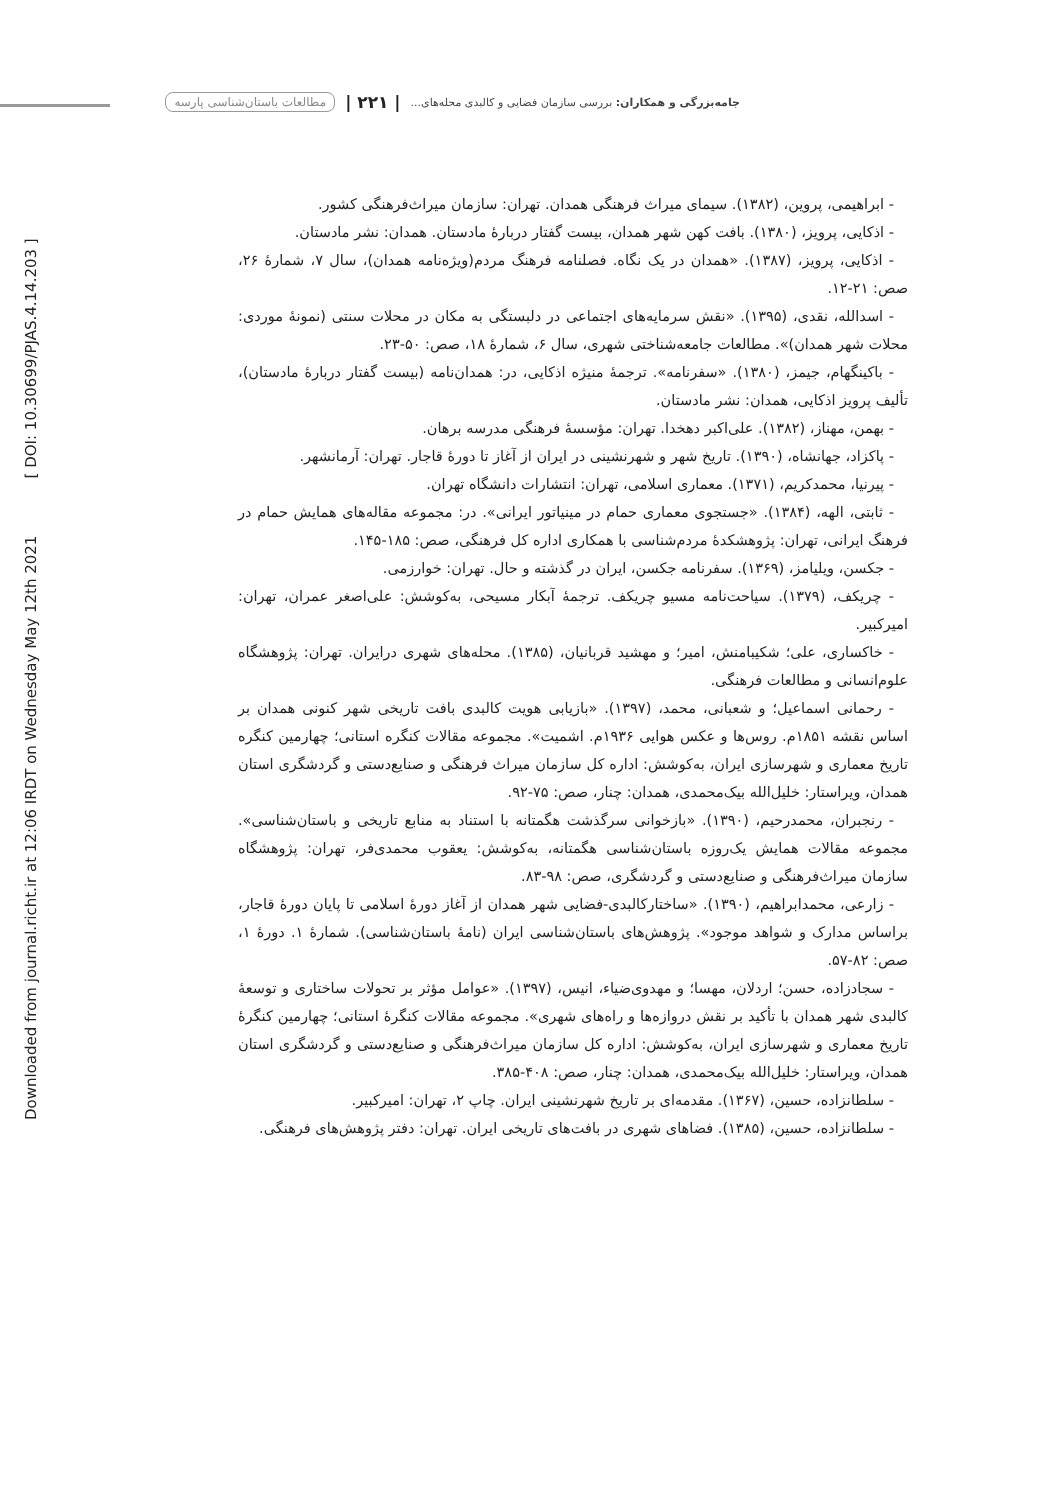Downloaded from journal.richt.ir at 12:06 IRDT on Wednesday May 12th 2021 [ DOI: 10.30699/PJAS.4.14.203 ]
جامه‌بزرگی و همکاران: بررسی سازمان فضایی و کالبدی محله‌های... | ۲۲۱ | مطالعات باستان‌شناسی پارسه
- ابراهیمی، پروین، (۱۳۸۲). سیمای میراث فرهنگی همدان. تهران: سازمان میراث‌فرهنگی کشور.
- اذکایی، پرویز، (۱۳۸۰). بافت کهن شهر همدان، بیست گفتار دربارهٔ مادستان. همدان: نشر مادستان.
- اذکایی، پرویز، (۱۳۸۷). «همدان در یک نگاه. فصلنامه فرهنگ مردم(ویژه‌نامه همدان)، سال ۷، شمارهٔ ۲۶، صص: ۲۱-۱۲.
- اسدالله، نقدی، (۱۳۹۵). «نقش سرمایه‌های اجتماعی در دلبستگی به مکان در محلات سنتی (نمونهٔ موردی: محلات شهر همدان)». مطالعات جامعه‌شناختی شهری، سال ۶، شمارهٔ ۱۸، صص: ۵۰-۲۳.
- باکینگهام، جیمز، (۱۳۸۰). «سفرنامه». ترجمهٔ منیژه اذکایی، در: همدان‌نامه (بیست گفتار دربارهٔ مادستان)، تألیف پرویز اذکایی، همدان: نشر مادستان.
- بهمن، مهناز، (۱۳۸۲). علی‌اکبر دهخدا. تهران: مؤسسهٔ فرهنگی مدرسه برهان.
- پاکزاد، جهانشاه، (۱۳۹۰). تاریخ شهر و شهرنشینی در ایران از آغاز تا دورهٔ قاجار. تهران: آرمانشهر.
- پیرنیا، محمدکریم، (۱۳۷۱). معماری اسلامی، تهران: انتشارات دانشگاه تهران.
- ثابتی، الهه، (۱۳۸۴). «جستجوی معماری حمام در مینیاتور ایرانی». در: مجموعه مقاله‌های همایش حمام در فرهنگ ایرانی، تهران: پژوهشکدهٔ مردم‌شناسی با همکاری اداره کل فرهنگی، صص: ۱۸۵-۱۴۵.
- جکسن، ویلیامز، (۱۳۶۹). سفرنامه جکسن، ایران در گذشته و حال. تهران: خوارزمی.
- چریکف، (۱۳۷۹). سیاحت‌نامه مسیو چریکف. ترجمهٔ آبکار مسیحی، به‌کوشش: علی‌اصغر عمران، تهران: امیرکبیر.
- خاکساری، علی؛ شکیبامنش، امیر؛ و مهشید قربانیان، (۱۳۸۵). محله‌های شهری درایران. تهران: پژوهشگاه علوم‌انسانی و مطالعات فرهنگی.
- رحمانی اسماعیل؛ و شعبانی، محمد، (۱۳۹۷). «بازیابی هویت کالبدی بافت تاریخی شهر کنونی همدان بر اساس نقشه ۱۸۵۱م. روس‌ها و عکس هوایی ۱۹۳۶م. اشمیت». مجموعه مقالات کنگره استانی؛ چهارمین کنگره تاریخ معماری و شهرسازی ایران، به‌کوشش: اداره کل سازمان میراث فرهنگی و صنایع‌دستی و گردشگری استان همدان، ویراستار: خلیل‌الله بیک‌محمدی، همدان: چنار، صص: ۷۵-۹۲.
- رنجبران، محمدرحیم، (۱۳۹۰). «بازخوانی سرگذشت هگمتانه با استناد به منابع تاریخی و باستان‌شناسی». مجموعه مقالات همایش یک‌روزه باستان‌شناسی هگمتانه، به‌کوشش: یعقوب محمدی‌فر، تهران: پژوهشگاه سازمان میراث‌فرهنگی و صنایع‌دستی و گردشگری، صص: ۹۸-۸۳.
- زارعی، محمدابراهیم، (۱۳۹۰). «ساختارکالبدی-فضایی شهر همدان از آغاز دورهٔ اسلامی تا پایان دورهٔ قاجار، براساس مدارک و شواهد موجود». پژوهش‌های باستان‌شناسی ایران (نامهٔ باستان‌شناسی). شمارهٔ ۱. دورهٔ ۱، صص: ۸۲-۵۷.
- سجادزاده، حسن؛ اردلان، مهسا؛ و مهدوی‌ضیاء، انیس، (۱۳۹۷). «عوامل مؤثر بر تحولات ساختاری و توسعهٔ کالبدی شهر همدان با تأکید بر نقش دروازه‌ها و راه‌های شهری». مجموعه مقالات کنگرهٔ استانی؛ چهارمین کنگرهٔ تاریخ معماری و شهرسازی ایران، به‌کوشش: اداره کل سازمان میراث‌فرهنگی و صنایع‌دستی و گردشگری استان همدان، ویراستار: خلیل‌الله بیک‌محمدی، همدان: چنار، صص: ۴۰۸-۳۸۵.
- سلطانزاده، حسین، (۱۳۶۷). مقدمه‌ای بر تاریخ شهرنشینی ایران. چاپ ۲، تهران: امیرکبیر.
- سلطانزاده، حسین، (۱۳۸۵). فضاهای شهری در بافت‌های تاریخی ایران. تهران: دفتر پژوهش‌های فرهنگی.